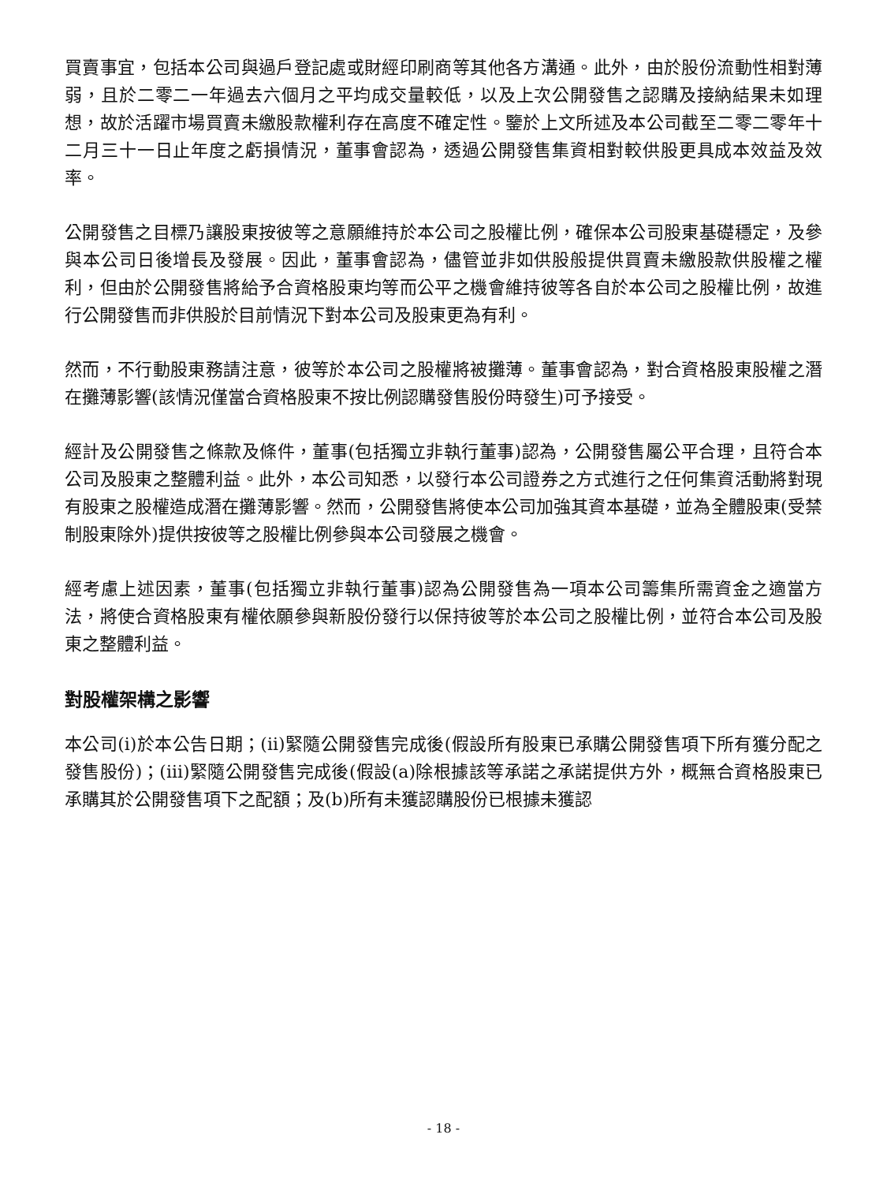買賣事宜，包括本公司與過戶登記處或財經印刷商等其他各方溝通。此外，由於股份流動性相對薄弱，且於二零二一年過去六個月之平均成交量較低，以及上次公開發售之認購及接納結果未如理想，故於活躍市場買賣未繳股款權利存在高度不確定性。鑒於上文所述及本公司截至二零二零年十二月三十一日止年度之虧損情況，董事會認為，透過公開發售集資相對較供股更具成本效益及效率。
公開發售之目標乃讓股東按彼等之意願維持於本公司之股權比例，確保本公司股東基礎穩定，及參與本公司日後增長及發展。因此，董事會認為，儘管並非如供股般提供買賣未繳股款供股權之權利，但由於公開發售將給予合資格股東均等而公平之機會維持彼等各自於本公司之股權比例，故進行公開發售而非供股於目前情況下對本公司及股東更為有利。
然而，不行動股東務請注意，彼等於本公司之股權將被攤薄。董事會認為，對合資格股東股權之潛在攤薄影響(該情況僅當合資格股東不按比例認購發售股份時發生)可予接受。
經計及公開發售之條款及條件，董事(包括獨立非執行董事)認為，公開發售屬公平合理，且符合本公司及股東之整體利益。此外，本公司知悉，以發行本公司證券之方式進行之任何集資活動將對現有股東之股權造成潛在攤薄影響。然而，公開發售將使本公司加強其資本基礎，並為全體股東(受禁制股東除外)提供按彼等之股權比例參與本公司發展之機會。
經考慮上述因素，董事(包括獨立非執行董事)認為公開發售為一項本公司籌集所需資金之適當方法，將使合資格股東有權依願參與新股份發行以保持彼等於本公司之股權比例，並符合本公司及股東之整體利益。
對股權架構之影響
本公司(i)於本公告日期；(ii)緊隨公開發售完成後(假設所有股東已承購公開發售項下所有獲分配之發售股份)；(iii)緊隨公開發售完成後(假設(a)除根據該等承諾之承諾提供方外，概無合資格股東已承購其於公開發售項下之配額；及(b)所有未獲認購股份已根據未獲認
- 18 -